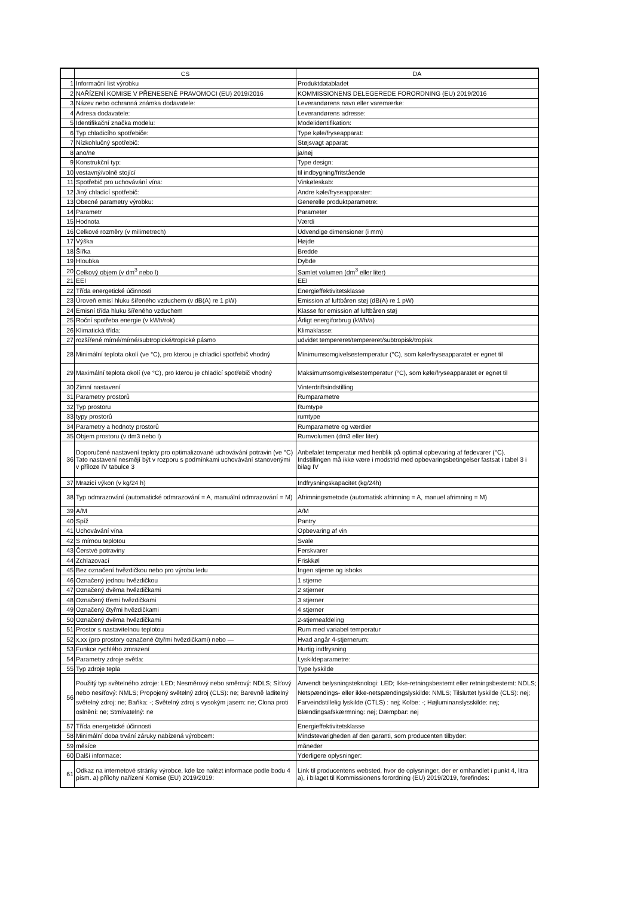| | CS | DA |
| --- | --- | --- |
| 1 | Informační list výrobku | Produktdatabladet |
| 2 | NAŘÍZENÍ KOMISE V PŘENESENÉ PRAVOMOCI (EU) 2019/2016 | KOMMISSIONENS DELEGEREDE FORORDNING (EU) 2019/2016 |
| 3 | Název nebo ochranná známka dodavatele: | Leverandørens navn eller varemærke: |
| 4 | Adresa dodavatele: | Leverandørens adresse: |
| 5 | Identifikační značka modelu: | Modelidentifikation: |
| 6 | Typ chladicího spotřebiče: | Type køle/fryseapparat: |
| 7 | Nízkohlučný spotřebič: | Støjsvagt apparat: |
| 8 | ano/ne | ja/nej |
| 9 | Konstrukční typ: | Type design: |
| 10 | vestavný/volně stojící | til indbygning/fritstående |
| 11 | Spotřebič pro uchovávání vína: | Vinkøleskab: |
| 12 | Jiný chladicí spotřebič: | Andre køle/fryseapparater: |
| 13 | Obecné parametry výrobku: | Generelle produktparametre: |
| 14 | Parametr | Parameter |
| 15 | Hodnota | Værdi |
| 16 | Celkové rozměry (v milimetrech) | Udvendige dimensioner (i mm) |
| 17 | Výška | Højde |
| 18 | Šířka | Bredde |
| 19 | Hloubka | Dybde |
| 20 | Celkový objem (v dm<sup>3</sup> nebo l) | Samlet volumen (dm<sup>3</sup> eller liter) |
| 21 | EEI | EEI |
| 22 | Třída energetické účinnosti | Energieffektivitetsklasse |
| 23 | Úroveň emisí hluku šířeného vzduchem (v dB(A) re 1 pW) | Emission af luftbåren støj (dB(A) re 1 pW) |
| 24 | Emisní třída hluku šířeného vzduchem | Klasse for emission af luftbåren støj |
| 25 | Roční spotřeba energie (v kWh/rok) | Årligt energiforbrug (kWh/a) |
| 26 | Klimatická třída: | Klimaklasse: |
| 27 | rozšířené mírné/mírné/subtropické/tropické pásmo | udvidet tempereret/tempereret/subtropisk/tropisk |
| 28 | Minimální teplota okolí (ve °C), pro kterou je chladicí spotřebič vhodný | Minimumsomgivelsestemperatur (°C), som køle/fryseapparatet er egnet til |
| 29 | Maximální teplota okolí (ve °C), pro kterou je chladicí spotřebič vhodný | Maksimumsomgivelsestemperatur (°C), som køle/fryseapparatet er egnet til |
| 30 | Zimní nastavení | Vinterdriftsindstilling |
| 31 | Parametry prostorů | Rumparametre |
| 32 | Typ prostoru | Rumtype |
| 33 | typy prostorů | rumtype |
| 34 | Parametry a hodnoty prostorů | Rumparametre og værdier |
| 35 | Objem prostoru (v dm3 nebo l) | Rumvolumen (dm3 eller liter) |
| 36 | Doporučené nastavení teploty pro optimalizované uchovávání potravin (ve °C) Tato nastavení nesmějí být v rozporu s podmínkami uchovávání stanovenými v příloze IV tabulce 3 | Anbefalet temperatur med henblik på optimal opbevaring af fødevarer (°C). Indstillingen må ikke være i modstrid med opbevaringsbetingelser fastsat i tabel 3 i bilag IV |
| 37 | Mrazicí výkon (v kg/24 h) | Indfrysningskapacitet (kg/24h) |
| 38 | Typ odmrazování (automatické odmrazování = A, manuální odmrazování = M) | Afrimningsmetode (automatisk afrimning = A, manuel afrimning = M) |
| 39 | A/M | A/M |
| 40 | Spíž | Pantry |
| 41 | Uchovávání vína | Opbevaring af vin |
| 42 | S mírnou teplotou | Svale |
| 43 | Čerstvé potraviny | Ferskvarer |
| 44 | Zchlazovací | Friskkøl |
| 45 | Bez označení hvězdičkou nebo pro výrobu ledu | Ingen stjerne og isboks |
| 46 | Označený jednou hvězdičkou | 1 stjerne |
| 47 | Označený dvěma hvězdičkami | 2 stjerner |
| 48 | Označený třemi hvězdičkami | 3 stjerner |
| 49 | Označený čtyřmi hvězdičkami | 4 stjerner |
| 50 | Označený dvěma hvězdičkami | 2-stjerneafdeling |
| 51 | Prostor s nastavitelnou teplotou | Rum med variabel temperatur |
| 52 | x,xx (pro prostory označené čtyřmi hvězdičkami) nebo — | Hvad angår 4-stjernerum: |
| 53 | Funkce rychlého zmrazení | Hurtig indfrysning |
| 54 | Parametry zdroje světla: | Lyskildeparametre: |
| 55 | Typ zdroje tepla | Type lyskilde |
| 56 | Použitý typ světelného zdroje: LED; Nesměrový nebo směrový: NDLS; Síťový nebo nesíťový: NMLS; Propojený světelný zdroj (CLS): ne; Barevně laditelný světelný zdroj: ne; Baňka: -; Světelný zdroj s vysokým jasem: ne; Clona proti oslnění: ne; Stmívatelný: ne | Anvendt belysningsteknologi: LED; Ikke-retningsbestemt eller retningsbestemt: NDLS; Netspændings- eller ikke-netspændingslyskilde: NMLS; Tilsluttet lyskilde (CLS): nej; Farveindstillelig lyskilde (CTLS) : nej; Kolbe: -; Højluminanslysskilde: nej; Blændingsafskærmning: nej; Dæmpbar: nej |
| 57 | Třída energetické účinnosti | Energieffektivitetsklasse |
| 58 | Minimální doba trvání záruky nabízená výrobcem: | Mindstevarigheden af den garanti, som producenten tilbyder: |
| 59 | měsíce | måneder |
| 60 | Další informace: | Yderligere oplysninger: |
| 61 | Odkaz na internetové stránky výrobce, kde lze nalézt informace podle bodu 4 písm. a) přílohy nařízení Komise (EU) 2019/2019: | Link til producentens websted, hvor de oplysninger, der er omhandlet i punkt 4, litra a), i bilaget til Kommissionens forordning (EU) 2019/2019, forefindes: |